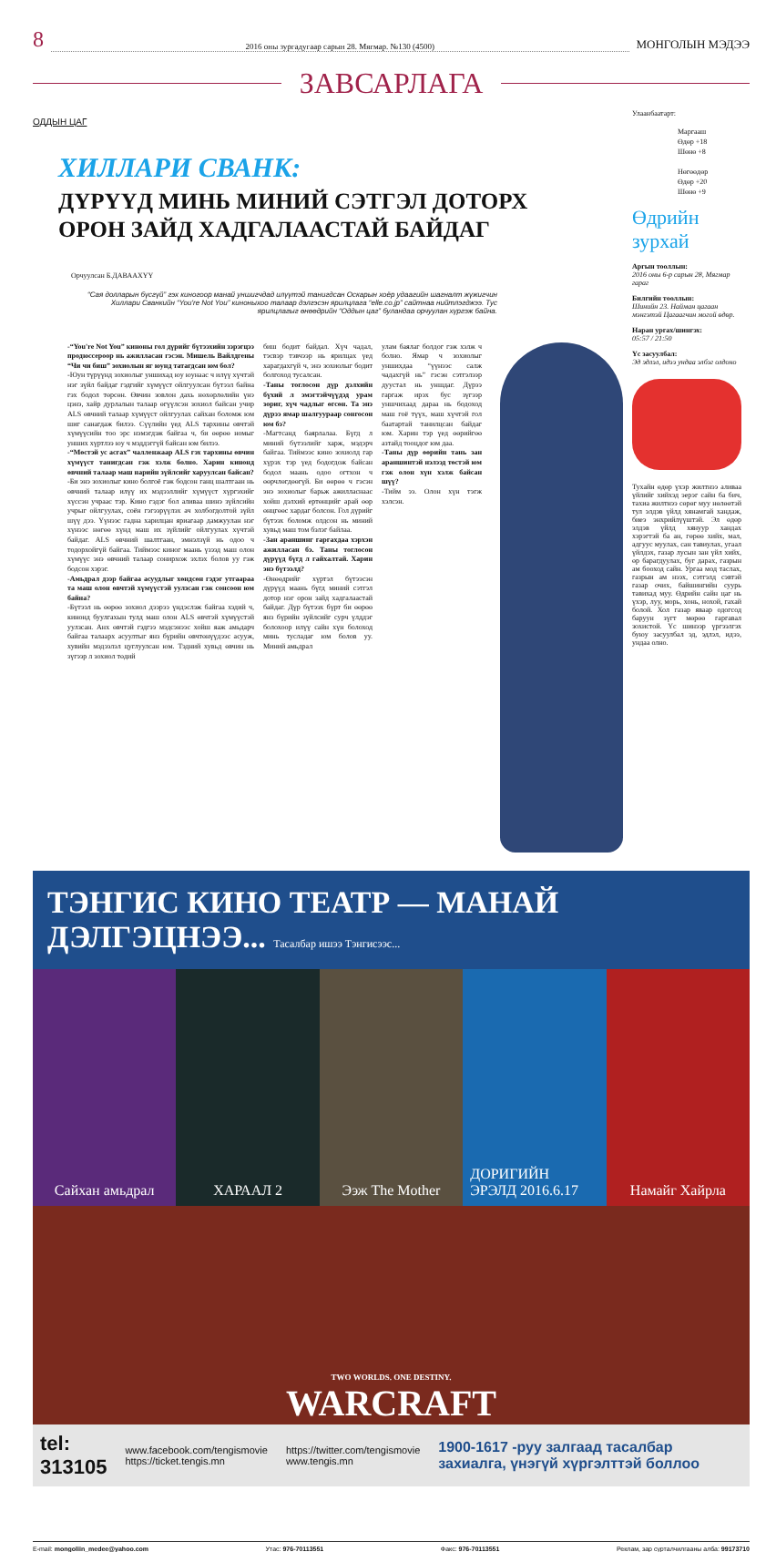8 2016 оны зургадугаар сарын 28. Мягмар. №130 (4500) МОНГОЛЫН МЭДЭЭ
ЗАВСАРЛАГА
ОДДЫН ЦАГ
ХИЛЛАРИ СВАНК:
ДҮРҮҮД МИНЬ МИНИЙ СЭТГЭЛ ДОТОРХ ОРОН ЗАЙД ХАДГАЛААСТАЙ БАЙДАГ
Орчуулсан Б.ДАВААХҮҮ
“Сая долларын бүсгүй” гэх киногоор манай уншигчдад илүүтэй танигдсан Оскарын хоёр удаагийн шагналт жүжигчин Хиллари Сванкийн “You're Not You” киноныхоо талаар дэлгэсэн ярилцлага “elle.co.jp” сайтнаа нийтлэгджээ. Тус ярилцлагыг өнөөдрийн “Оддын цаг” буландаа орчуулан хүргэж байна.
-“You're Not You” киноны гол дүрийг бүтээхийн зэрэгцээ продюссероор нь ажилласан гэсэн. Мишель Вайлдгены “Чи чи биш” зохиолын яг юунд татагдсан юм бол?
-Юун түрүүнд зохиолыг уншихад юу юунаас ч илүү хүчтэй нэг зүйл байдаг гэдгийг хүмүүст ойлгуулсан бүтээл байна гэх бодол төрсөн. Өвчин зовлон дахь нөхөрлөлийн үнэ цэнэ, хайр дурлалын талаар өгүүлсэн зохиол байсан учир ALS өвчний талаар хүмүүст ойлгуулах сайхан боломж юм шиг санагдаж билээ. Сүүлийн үед ALS тархины өвчтэй хүмүүсийн тоо эрс нэмэгдэж байгаа ч, би өөрөө номыг унших хүртлээ юу ч мэддэггүй байсан юм билээ.
-“Мөстэй ус асгах” чалленжаар ALS гэх тархины өвчин хүмүүст танигдсан гэж хэлж болно. Харин кинонд өвчний талаар маш нарийн зүйлсийг харуулсан байсан?
-Би энэ зохиолыг кино болгоё гэж бодсон ганц шалтгаан нь өвчний талаар илүү их мэдээллийг хүмүүст хүргэхийг хүссэн учраас тэр. Кино гэдэг бол аливаа шинэ зүйлсийн учрыг ойлгуулах, соён гэгээрүүлэх ач холбогдолтой зүйл шүү дээ. Үүнээс гадна харилцан яриагаар дамжуулан нэг хүнээс нөгөө хүнд маш их зүйлийг ойлгуулах хүчтэй байдаг. ALS өвчний шалтгаан, эмнэлзүй нь одоо ч тодорхойгүй байгаа. Тиймээс киног маань үзээд маш олон хүмүүс энэ өвчний талаар сонирхож эхлэх болов уу гэж бодсон хэрэг.
-Амьдрал дээр байгаа асуудлыг хөндсөн гэдэг утгаараа та маш олон өвчтэй хүмүүстэй уулзсан гэж сонсоон юм байна?
-Бүтээл нь өөрөө зохиол дээрээ үндэслэж байгаа хэдий ч, кинонд буулгахын тулд маш олон ALS өвчтэй хүмүүстэй уулзсан. Анх өвчтэй гэдгээ мэдсэнээс хойш яаж амьдарч байгаа талаарх асуултыг янз бүрийн өвчтөнүүдээс асууж, хувийн мэдээлэл цуглуулсан юм. Тэдний хувьд өвчин нь зүгээр л зохиол төдий
биш бодит байдал. Хүч чадал, тэсвэр тэвчээр нь ярилцах үед харагдахгүй ч, энэ зохиолыг бодит болгоход тусалсан.
-Таны тоглосон дүр дэлхийн бүхий л эмэгтэйчүүдэд урам зориг, хүч чадлыг өгсөн. Та энэ дүрээ ямар шалгуураар сонгосон юм бэ?
-Магтсанд баярлалаа. Бүгд л миний бүтээлийг харж, мэдэрч байгаа. Тиймээс кино зохиолд гар хүрэх тэр үед бодогдож байсан бодол маань одоо огтхон ч өөрчлөгдөөгүй. Би өөрөө ч гэсэн энэ зохиолыг барьж ажилласнаас хойш дэлхий ертөнцийг арай өөр өнцгөөс хардаг болсон. Гол дүрийг бүтээх боломж олдсон нь миний хувьд маш том бэлэг байлаа.
-Зан араншинг гаргахдаа хэрхэн ажилласан бэ. Таны тоглосон дүрүүд бүгд л гайхалтай. Харин энэ бүтээлд?
-Өнөөдрийг хүртэл бүтээсэн дүрүүд маань бүгд миний сэтгэл дотор нэг орон зайд хадгалаастай байдаг. Дүр бүтээх бүрт би өөрөө янз бүрийн зүйлсийг сурч үлддэг болохоор илүү сайн хүн болоход минь тусладаг юм болов уу. Миний амьдрал
улам баялаг болдог гэж хэлж ч болно. Ямар ч зохиолыг уншихдаа “үүнээс салж чадахгүй нь” гэсэн сэтгэлээр дуустал нь уншдаг. Дүрээ гаргаж ирэх бус зүгээр уншчихаад дараа нь бодоход маш гоё түүх, маш хүчтэй гол баатартай танилцсан байдаг юм. Харин тэр үед өөрийгөө азтайд тооцдог юм даа.
-Таны дүр өөрийн тань зан араншинтэй нэлээд төстэй юм гэж олон хүн хэлж байсан шүү?
-Тийм ээ. Олон хүн тэгж хэлсэн.
Улаанбаатарт:
Маргааш
Өдөр +18
Шөнө +8
Нөгөөдөр
Өдөр +20
Шөнө +9
Өдрийн зурхай
Аргын тооллын:
2016 оны 6-р сарын 28, Мягмар гараг
Билгийн тооллын:
Шинийн 23. Найман цагаан мэнгэтэй Цагаагчин могой өдөр.
Наран ургах/шингэх:
05:57 / 21:50
Үс засуулбал:
Эд эдлэл, идээ ундаа элбэг олдоно
Тухайн өдөр үхэр жилтнээ аливаа үйлийг хийхэд эерэг сайн ба бич, тахиа жилтнээ сөрөг муу нөлөөтэй тул элдэв үйлд хянамгай хандаж, биеэ энхрийлүүштэй. Эл өдөр элдэв үйлд хянуур хандах хэрэгтэй ба ан, гөрөө хийх, мал, адгуус муулах, сан тавиулах, угаал үйлдэх, газар лусын зан үйл хийх, өр барагдуулах, буг дарах, газрын ам бооход сайн. Ургаа мод таслах, газрын ам нээх, сэтгэлд сэвтэй газар очих, байшингийн суурь тавихад муу. Өдрийн сайн цаг нь үхэр, луу, морь, хонь, нохой, гахай болой. Хол газар яваар одогсод баруун зүгт мөрөө гаргавал зохистой. Үс шинээр үргээлгэх буюу засуулбал эд, эдлэл, идээ, ундаа олно.
ТЭНГИС КИНО ТЕАТР — МАНАЙ ДЭЛГЭЦНЭЭ... Тасалбар ишээ Тэнгисээс...
Сайхан амьдрал ХАРААЛ 2 Ээж The Mother ДОРИГИЙН ЭРЭЛД 2016.6.17 Намайг Хайрла
TWO WORLDS. ONE DESTINY.
WARCRAFT
tel: 313105 www.facebook.com/tengismovie
https://ticket.tengis.mn https://twitter.com/tengismovie
www.tengis.mn 1900-1617 -руу залгаад тасалбар захиалга, үнэгүй хүргэлттэй боллоо
E-mail: mongoliin_medee@yahoo.com Утас: 976-70113551 Факс: 976-70113551 Реклам, зар сурталчилгааны алба: 99173710